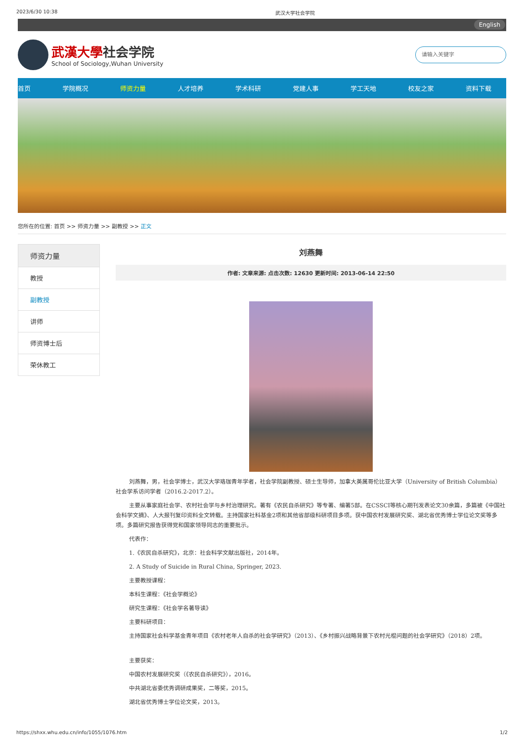2023/6/30 10:38 武汉大学社会学院
English
武漢大學社会学院
School of Sociology,Wuhan University
请输入关键字
首页 学院概况 师资力量 人才培养 学术科研 党建人事 学工天地 校友之家 资料下载
您所在的位置: 首页 >> 师资力量 >> 副教授 >> 正文
师资力量
教授
副教授
讲师
师资博士后
荣休教工
刘燕舞
作者: 文章来源: 点击次数: 12630 更新时间: 2013-06-14 22:50
刘燕舞，男，社会学博士，武汉大学珞珈青年学者，社会学院副教授、硕士生导师，加拿大英属哥伦比亚大学（University of British Columbia）社会学系访问学者（2016.2-2017.2）。
主要从事家庭社会学、农村社会学与乡村治理研究。著有《农民自杀研究》等专著、编著5部。在CSSCI等核心期刊发表论文30余篇，多篇被《中国社会科学文摘》、人大报刊复印资料全文转载。主持国家社科基金2项和其他省部级科研项目多项。获中国农村发展研究奖、湖北省优秀博士学位论文奖等多项。多篇研究报告获得党和国家领导同志的重要批示。
代表作：
1.《农民自杀研究》，北京：社会科学文献出版社，2014年。
2. A Study of Suicide in Rural China, Springer, 2023.
主要教授课程：
本科生课程：《社会学概论》
研究生课程：《社会学名著导读》
主要科研项目：
主持国家社会科学基金青年项目《农村老年人自杀的社会学研究》（2013）、《乡村振兴战略背景下农村光棍问题的社会学研究》（2018）2项。
主要获奖：
中国农村发展研究奖（《农民自杀研究》），2016。
中共湖北省委优秀调研成果奖，二等奖，2015。
湖北省优秀博士学位论文奖，2013。
https://shxx.whu.edu.cn/info/1055/1076.htm 1/2